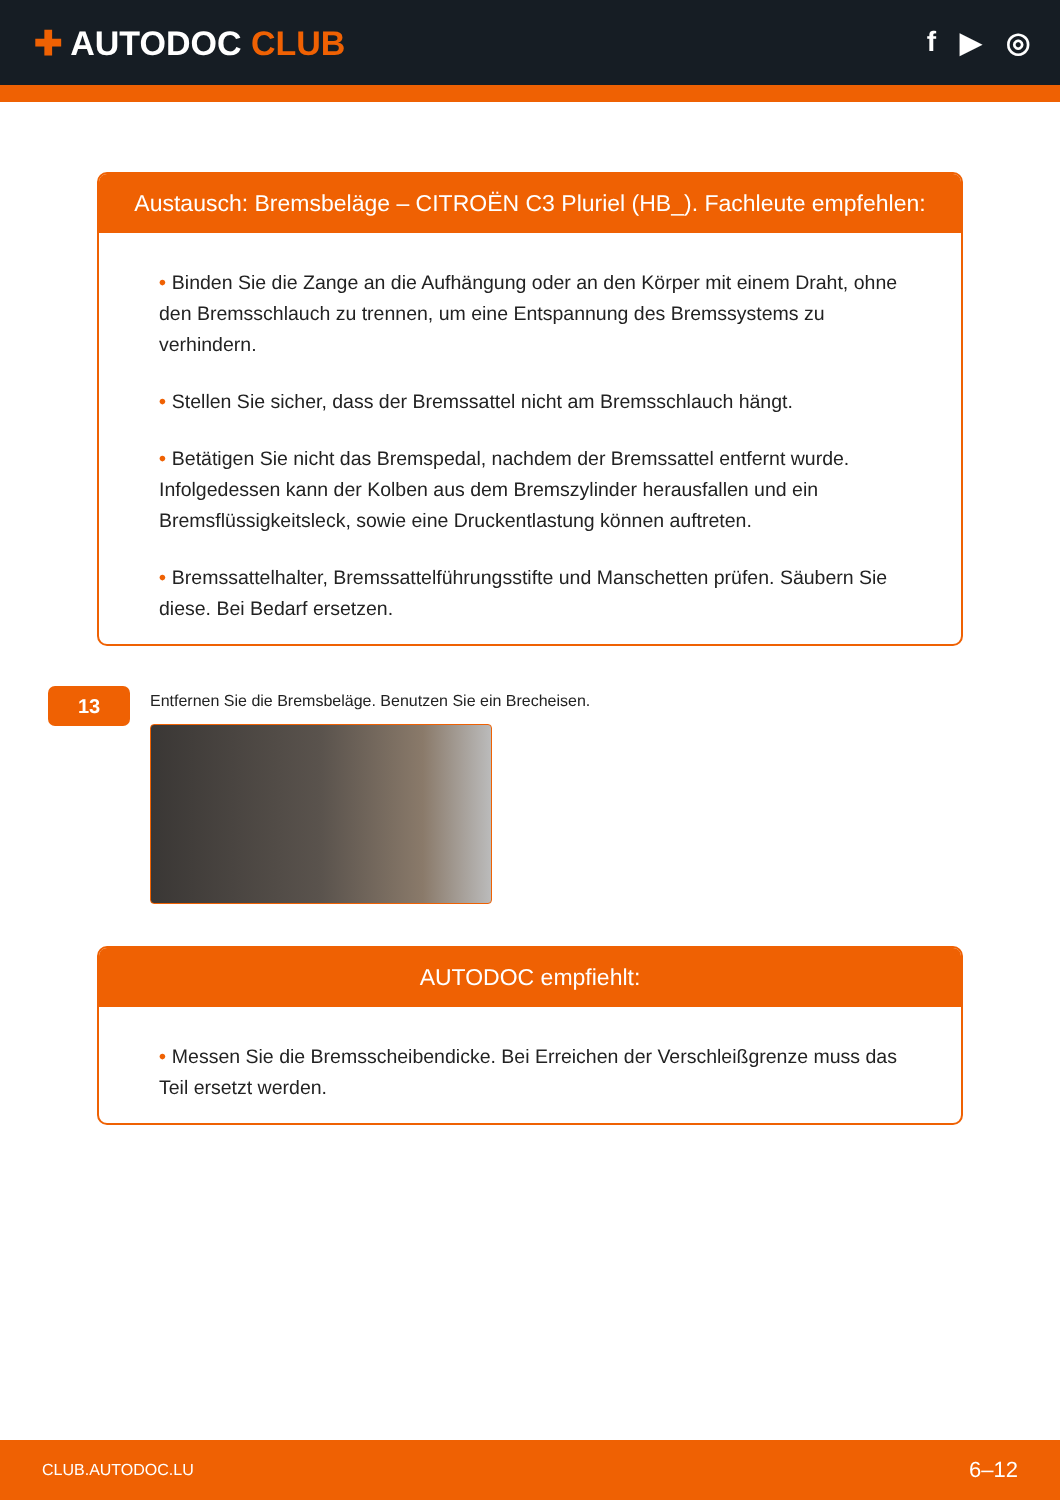✚ AUTODOC CLUB
f ▶ ◎
Austausch: Bremsbeläge – CITROËN C3 Pluriel (HB_). Fachleute empfehlen:
• Binden Sie die Zange an die Aufhängung oder an den Körper mit einem Draht, ohne den Bremsschlauch zu trennen, um eine Entspannung des Bremssystems zu verhindern.
• Stellen Sie sicher, dass der Bremssattel nicht am Bremsschlauch hängt.
• Betätigen Sie nicht das Bremspedal, nachdem der Bremssattel entfernt wurde. Infolgedessen kann der Kolben aus dem Bremszylinder herausfallen und ein Bremsflüssigkeitsleck, sowie eine Druckentlastung können auftreten.
• Bremssattelhalter, Bremssattelführungsstifte und Manschetten prüfen. Säubern Sie diese. Bei Bedarf ersetzen.
13
Entfernen Sie die Bremsbeläge. Benutzen Sie ein Brecheisen.
AUTODOC empfiehlt:
• Messen Sie die Bremsscheibendicke. Bei Erreichen der Verschleißgrenze muss das Teil ersetzt werden.
CLUB.AUTODOC.LU 6–12